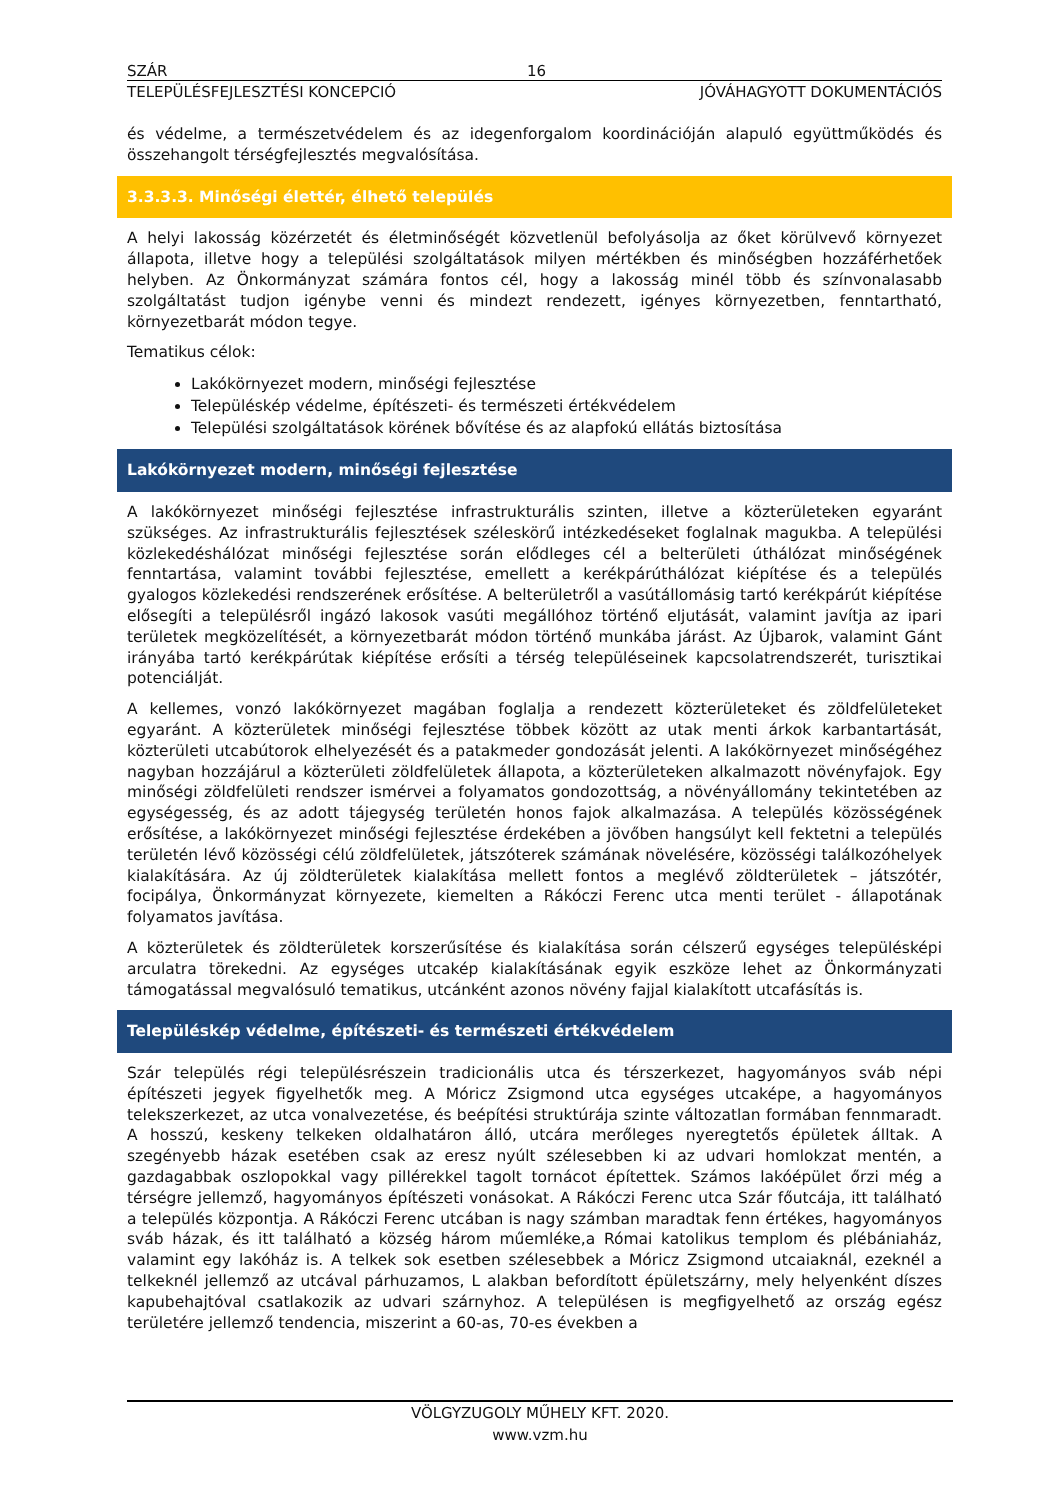SZÁR 16
TELEPÜLÉSFEJLESZTÉSI KONCEPCIÓ JÓVÁHAGYOTT DOKUMENTÁCIÓS
és védelme, a természetvédelem és az idegenforgalom koordinációján alapuló együttműködés és összehangolt térségfejlesztés megvalósítása.
3.3.3.3. Minőségi élettér, élhető település
A helyi lakosság közérzetét és életminőségét közvetlenül befolyásolja az őket körülvevő környezet állapota, illetve hogy a települési szolgáltatások milyen mértékben és minőségben hozzáférhetőek helyben. Az Önkormányzat számára fontos cél, hogy a lakosság minél több és színvonalasabb szolgáltatást tudjon igénybe venni és mindezt rendezett, igényes környezetben, fenntartható, környezetbarát módon tegye.
Tematikus célok:
Lakókörnyezet modern, minőségi fejlesztése
Településkép védelme, építészeti- és természeti értékvédelem
Települési szolgáltatások körének bővítése és az alapfokú ellátás biztosítása
Lakókörnyezet modern, minőségi fejlesztése
A lakókörnyezet minőségi fejlesztése infrastrukturális szinten, illetve a közterületeken egyaránt szükséges. Az infrastrukturális fejlesztések széleskörű intézkedéseket foglalnak magukba. A települési közlekedéshálózat minőségi fejlesztése során elődleges cél a belterületi úthálózat minőségének fenntartása, valamint további fejlesztése, emellett a kerékpárúthálózat kiépítése és a település gyalogos közlekedési rendszerének erősítése. A belterületről a vasútállomásig tartó kerékpárút kiépítése elősegíti a településről ingázó lakosok vasúti megállóhoz történő eljutását, valamint javítja az ipari területek megközelítését, a környezetbarát módon történő munkába járást. Az Újbarok, valamint Gánt irányába tartó kerékpárútak kiépítése erősíti a térség településeinek kapcsolatrendszerét, turisztikai potenciálját.
A kellemes, vonzó lakókörnyezet magában foglalja a rendezett közterületeket és zöldfelületeket egyaránt. A közterületek minőségi fejlesztése többek között az utak menti árkok karbantartását, közterületi utcabútorok elhelyezését és a patakmeder gondozását jelenti. A lakókörnyezet minőségéhez nagyban hozzájárul a közterületi zöldfelületek állapota, a közterületeken alkalmazott növényfajok. Egy minőségi zöldfelületi rendszer ismérvei a folyamatos gondozottság, a növényállomány tekintetében az egységesség, és az adott tájegység területén honos fajok alkalmazása. A település közösségének erősítése, a lakókörnyezet minőségi fejlesztése érdekében a jövőben hangsúlyt kell fektetni a település területén lévő közösségi célú zöldfelületek, játszóterek számának növelésére, közösségi találkozóhelyek kialakítására. Az új zöldterületek kialakítása mellett fontos a meglévő zöldterületek – játszótér, focipálya, Önkormányzat környezete, kiemelten a Rákóczi Ferenc utca menti terület - állapotának folyamatos javítása.
A közterületek és zöldterületek korszerűsítése és kialakítása során célszerű egységes településképi arculatra törekedni. Az egységes utcakép kialakításának egyik eszköze lehet az Önkormányzati támogatással megvalósuló tematikus, utcánként azonos növény fajjal kialakított utcafásítás is.
Településkép védelme, építészeti- és természeti értékvédelem
Szár település régi településrészein tradicionális utca és térszerkezet, hagyományos sváb népi építészeti jegyek figyelhetők meg. A Móricz Zsigmond utca egységes utcaképe, a hagyományos telekszerkezet, az utca vonalvezetése, és beépítési struktúrája szinte változatlan formában fennmaradt. A hosszú, keskeny telkeken oldalhatáron álló, utcára merőleges nyeregtetős épületek álltak. A szegényebb házak esetében csak az eresz nyúlt szélesebben ki az udvari homlokzat mentén, a gazdagabbak oszlopokkal vagy pillérekkel tagolt tornácot építettek. Számos lakóépület őrzi még a térségre jellemző, hagyományos építészeti vonásokat. A Rákóczi Ferenc utca Szár főutcája, itt található a település központja. A Rákóczi Ferenc utcában is nagy számban maradtak fenn értékes, hagyományos sváb házak, és itt található a község három műemléke,a Római katolikus templom és plébániaház, valamint egy lakóház is. A telkek sok esetben szélesebbek a Móricz Zsigmond utcaiaknál, ezeknél a telkeknél jellemző az utcával párhuzamos, L alakban befordított épületszárny, mely helyenként díszes kapubehajtóval csatlakozik az udvari szárnyhoz. A településen is megfigyelhető az ország egész területére jellemző tendencia, miszerint a 60-as, 70-es években a
VÖLGYZUGOLY MŰHELY KFT. 2020.
www.vzm.hu